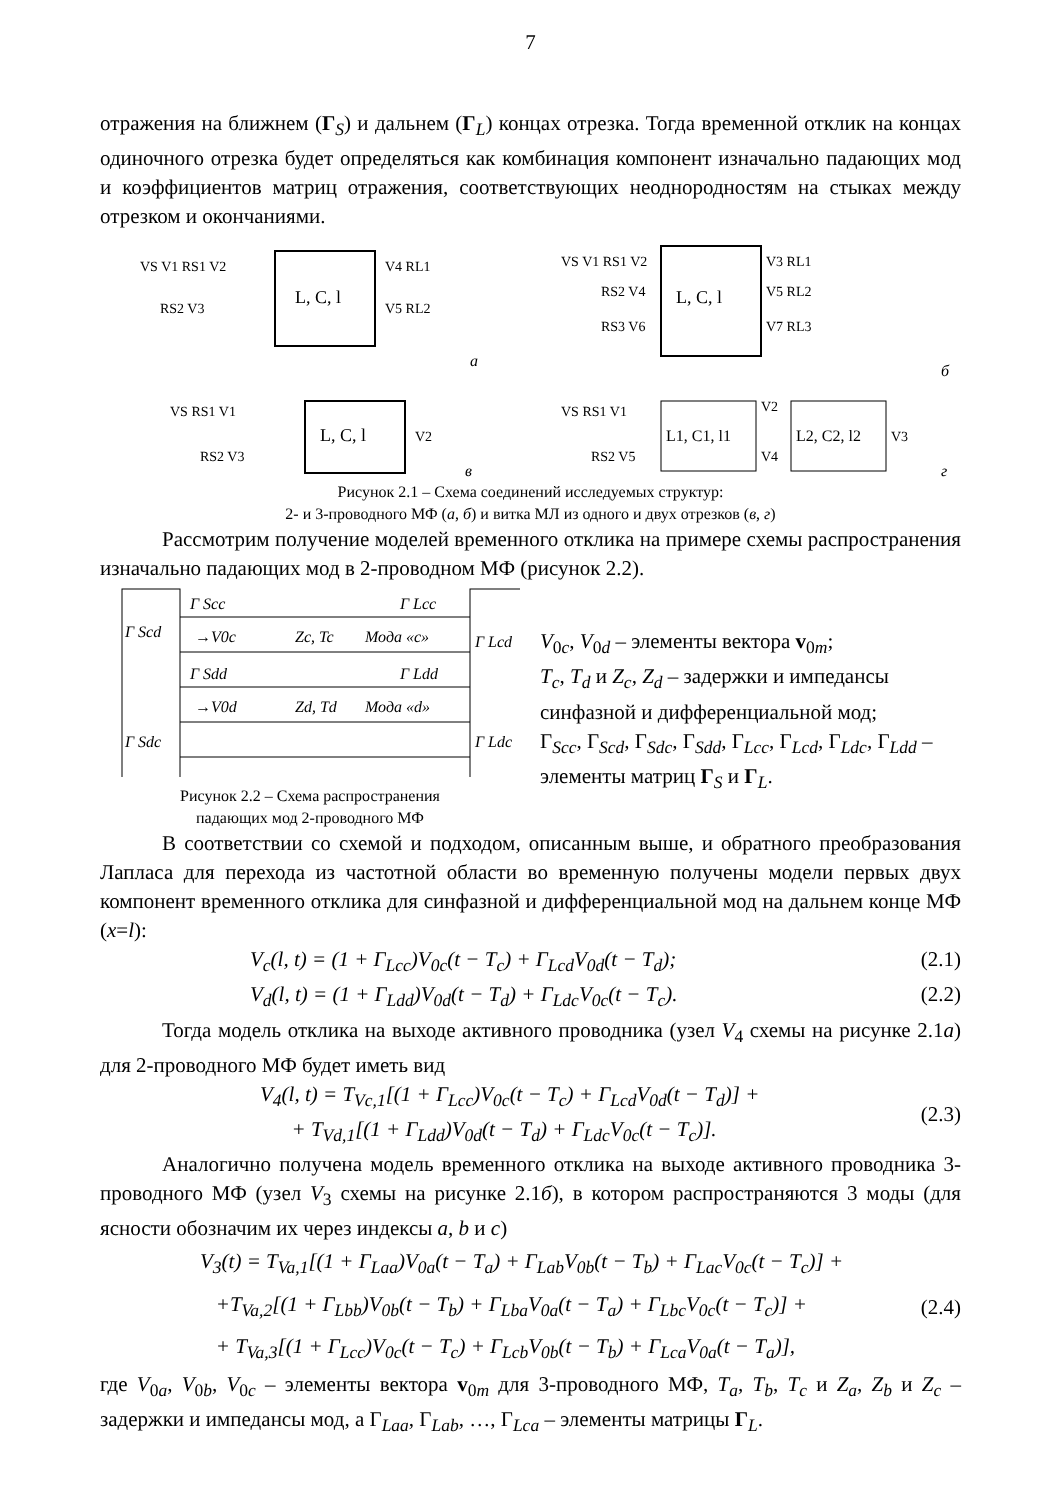7
отражения на ближнем (Γ<sub>S</sub>) и дальнем (Γ<sub>L</sub>) концах отрезка. Тогда временной отклик на концах одиночного отрезка будет определяться как комбинация компонент изначально падающих мод и коэффициентов матриц отражения, соответствующих неоднородностям на стыках между отрезком и окончаниями.
L, C, l
VS V1 RS1 V2
RS2 V3
V4 RL1
V5 RL2
а
L, C, l
VS V1 RS1 V2
RS2 V4
RS3 V6
V3 RL1
V5 RL2
V7 RL3
б
L, C, l
VS RS1 V1
RS2 V3
V2
в
L1, C1, l1
L2, C2, l2
VS RS1 V1
RS2 V5
V2
V4
V3
г
Рисунок 2.1 – Схема соединений исследуемых структур:
2- и 3-проводного МФ (а, б) и витка МЛ из одного и двух отрезков (в, г)
Рассмотрим получение моделей временного отклика на примере схемы распространения изначально падающих мод в 2-проводном МФ (рисунок 2.2).
Γ Scc
Γ Lcc
Γ Scd
Γ Lcd
→V0c
Zc, Tc
Мода «с»
Γ Sdd
Γ Ldd
→V0d
Zd, Td
Мода «d»
Γ Sdc
Γ Ldc
Рисунок 2.2 – Схема распространения
падающих мод 2-проводного МФ
V<sub>0c</sub>, V<sub>0d</sub> – элементы вектора v<sub>0m</sub>;
T<sub>c</sub>, T<sub>d</sub> и Z<sub>c</sub>, Z<sub>d</sub> – задержки и импедансы синфазной и дифференциальной мод;
Γ<sub>Scc</sub>, Γ<sub>Scd</sub>, Γ<sub>Sdc</sub>, Γ<sub>Sdd</sub>, Γ<sub>Lcc</sub>, Γ<sub>Lcd</sub>, Γ<sub>Ldc</sub>, Γ<sub>Ldd</sub> – элементы матриц Γ<sub>S</sub> и Γ<sub>L</sub>.
В соответствии со схемой и подходом, описанным выше, и обратного преобразования Лапласа для перехода из частотной области во временную получены модели первых двух компонент временного отклика для синфазной и дифференциальной мод на дальнем конце МФ (x=l):
V<sub>c</sub>(l, t) = (1 + Γ<sub>Lcc</sub>)V<sub>0c</sub>(t − T<sub>c</sub>) + Γ<sub>Lcd</sub>V<sub>0d</sub>(t − T<sub>d</sub>); (2.1)
V<sub>d</sub>(l, t) = (1 + Γ<sub>Ldd</sub>)V<sub>0d</sub>(t − T<sub>d</sub>) + Γ<sub>Ldc</sub>V<sub>0c</sub>(t − T<sub>c</sub>). (2.2)
Тогда модель отклика на выходе активного проводника (узел V<sub>4</sub> схемы на рисунке 2.1а) для 2-проводного МФ будет иметь вид
V<sub>4</sub>(l, t) = T<sub>Vc,1</sub>[(1 + Γ<sub>Lcc</sub>)V<sub>0c</sub>(t − T<sub>c</sub>) + Γ<sub>Lcd</sub>V<sub>0d</sub>(t − T<sub>d</sub>)] +
+ T<sub>Vd,1</sub>[(1 + Γ<sub>Ldd</sub>)V<sub>0d</sub>(t − T<sub>d</sub>) + Γ<sub>Ldc</sub>V<sub>0c</sub>(t − T<sub>c</sub>)]. (2.3)
Аналогично получена модель временного отклика на выходе активного проводника 3-проводного МФ (узел V<sub>3</sub> схемы на рисунке 2.1б), в котором распространяются 3 моды (для ясности обозначим их через индексы a, b и c)
V<sub>3</sub>(t) = T<sub>Va,1</sub>[(1 + Γ<sub>Laa</sub>)V<sub>0a</sub>(t − T<sub>a</sub>) + Γ<sub>Lab</sub>V<sub>0b</sub>(t − T<sub>b</sub>) + Γ<sub>Lac</sub>V<sub>0c</sub>(t − T<sub>c</sub>)] +
+T<sub>Va,2</sub>[(1 + Γ<sub>Lbb</sub>)V<sub>0b</sub>(t − T<sub>b</sub>) + Γ<sub>Lba</sub>V<sub>0a</sub>(t − T<sub>a</sub>) + Γ<sub>Lbc</sub>V<sub>0c</sub>(t − T<sub>c</sub>)] +
+ T<sub>Va,3</sub>[(1 + Γ<sub>Lcc</sub>)V<sub>0c</sub>(t − T<sub>c</sub>) + Γ<sub>Lcb</sub>V<sub>0b</sub>(t − T<sub>b</sub>) + Γ<sub>Lca</sub>V<sub>0a</sub>(t − T<sub>a</sub>)], (2.4)
где V<sub>0a</sub>, V<sub>0b</sub>, V<sub>0c</sub> – элементы вектора v<sub>0m</sub> для 3-проводного МФ, T<sub>a</sub>, T<sub>b</sub>, T<sub>c</sub> и Z<sub>a</sub>, Z<sub>b</sub> и Z<sub>c</sub> – задержки и импедансы мод, а Γ<sub>Laa</sub>, Γ<sub>Lab</sub>, …, Γ<sub>Lca</sub> – элементы матрицы Γ<sub>L</sub>.